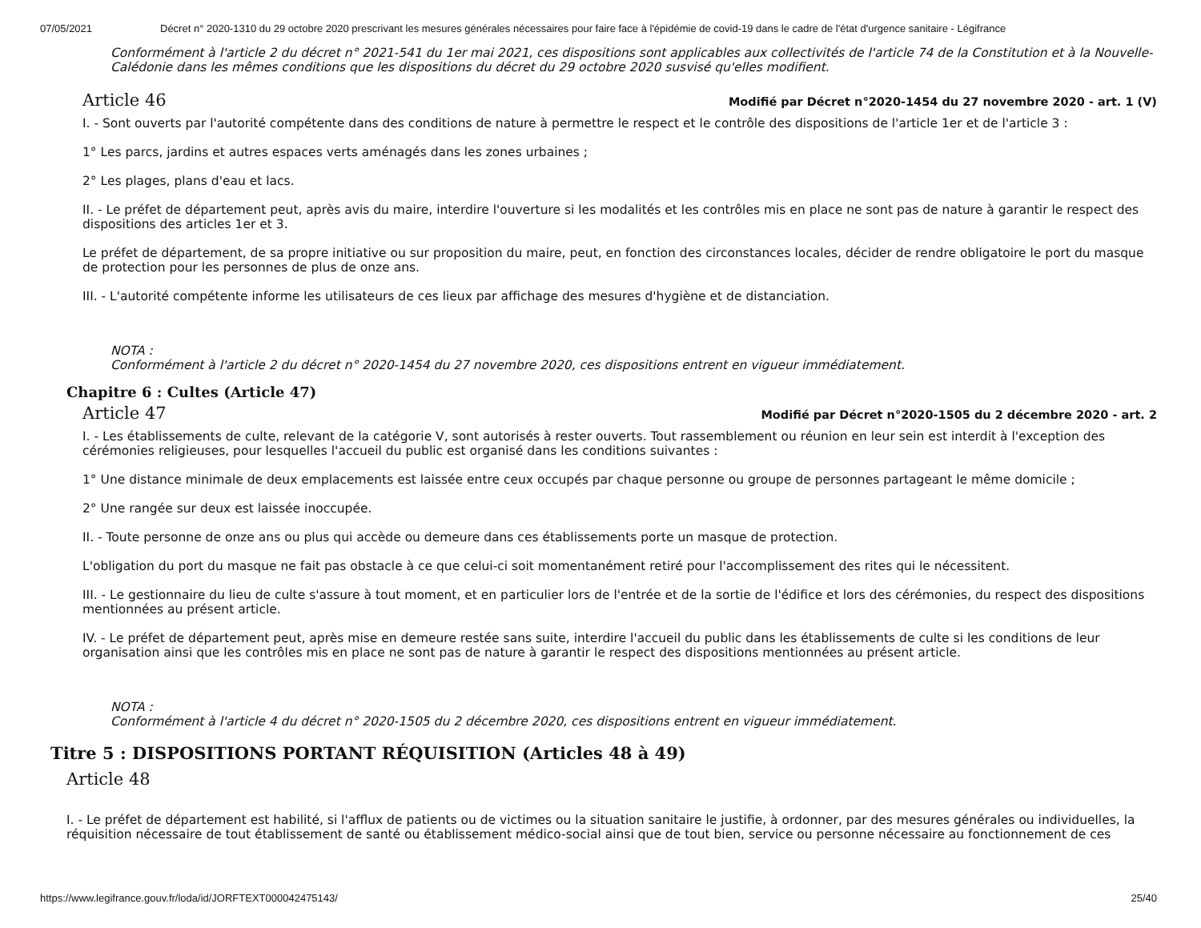07/05/2021 Décret n° 2020-1310 du 29 octobre 2020 prescrivant les mesures générales nécessaires pour faire face à l'épidémie de covid-19 dans le cadre de l'état d'urgence sanitaire - Légifrance
Conformément à l'article 2 du décret n° 2021-541 du 1er mai 2021, ces dispositions sont applicables aux collectivités de l'article 74 de la Constitution et à la Nouvelle-Calédonie dans les mêmes conditions que les dispositions du décret du 29 octobre 2020 susvisé qu'elles modifient.
Article 46
Modifié par Décret n°2020-1454 du 27 novembre 2020 - art. 1 (V)
I. - Sont ouverts par l'autorité compétente dans des conditions de nature à permettre le respect et le contrôle des dispositions de l'article 1er et de l'article 3 :
1° Les parcs, jardins et autres espaces verts aménagés dans les zones urbaines ;
2° Les plages, plans d'eau et lacs.
II. - Le préfet de département peut, après avis du maire, interdire l'ouverture si les modalités et les contrôles mis en place ne sont pas de nature à garantir le respect des dispositions des articles 1er et 3.
Le préfet de département, de sa propre initiative ou sur proposition du maire, peut, en fonction des circonstances locales, décider de rendre obligatoire le port du masque de protection pour les personnes de plus de onze ans.
III. - L'autorité compétente informe les utilisateurs de ces lieux par affichage des mesures d'hygiène et de distanciation.
NOTA :
Conformément à l'article 2 du décret n° 2020-1454 du 27 novembre 2020, ces dispositions entrent en vigueur immédiatement.
Chapitre 6 : Cultes (Article 47)
Article 47
Modifié par Décret n°2020-1505 du 2 décembre 2020 - art. 2
I. - Les établissements de culte, relevant de la catégorie V, sont autorisés à rester ouverts. Tout rassemblement ou réunion en leur sein est interdit à l'exception des cérémonies religieuses, pour lesquelles l'accueil du public est organisé dans les conditions suivantes :
1° Une distance minimale de deux emplacements est laissée entre ceux occupés par chaque personne ou groupe de personnes partageant le même domicile ;
2° Une rangée sur deux est laissée inoccupée.
II. - Toute personne de onze ans ou plus qui accède ou demeure dans ces établissements porte un masque de protection.
L'obligation du port du masque ne fait pas obstacle à ce que celui-ci soit momentanément retiré pour l'accomplissement des rites qui le nécessitent.
III. - Le gestionnaire du lieu de culte s'assure à tout moment, et en particulier lors de l'entrée et de la sortie de l'édifice et lors des cérémonies, du respect des dispositions mentionnées au présent article.
IV. - Le préfet de département peut, après mise en demeure restée sans suite, interdire l'accueil du public dans les établissements de culte si les conditions de leur organisation ainsi que les contrôles mis en place ne sont pas de nature à garantir le respect des dispositions mentionnées au présent article.
NOTA :
Conformément à l'article 4 du décret n° 2020-1505 du 2 décembre 2020, ces dispositions entrent en vigueur immédiatement.
Titre 5 : DISPOSITIONS PORTANT RÉQUISITION (Articles 48 à 49)
Article 48
I. - Le préfet de département est habilité, si l'afflux de patients ou de victimes ou la situation sanitaire le justifie, à ordonner, par des mesures générales ou individuelles, la réquisition nécessaire de tout établissement de santé ou établissement médico-social ainsi que de tout bien, service ou personne nécessaire au fonctionnement de ces
https://www.legifrance.gouv.fr/loda/id/JORFTEXT000042475143/ 25/40